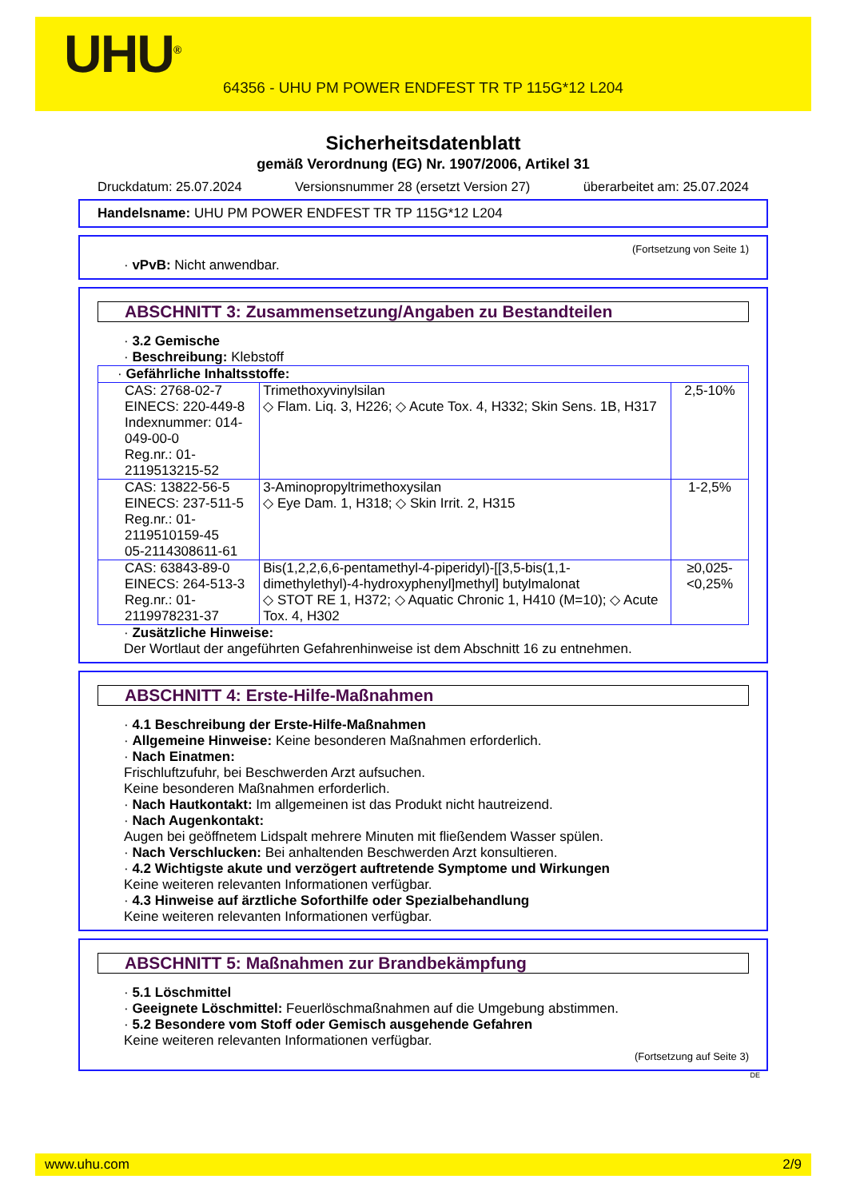UHU<sup>®</sup>
64356 - UHU PM POWER ENDFEST TR TP 115G*12 L204
Sicherheitsdatenblatt
gemäß Verordnung (EG) Nr. 1907/2006, Artikel 31
Druckdatum: 25.07.2024 Versionsnummer 28 (ersetzt Version 27) überarbeitet am: 25.07.2024
Handelsname: UHU PM POWER ENDFEST TR TP 115G*12 L204
(Fortsetzung von Seite 1)
· vPvB: Nicht anwendbar.
ABSCHNITT 3: Zusammensetzung/Angaben zu Bestandteilen
· 3.2 Gemische
· Beschreibung: Klebstoff
| · Gefährliche Inhaltsstoffe: | | |
| CAS: 2768-02-7 EINECS: 220-449-8 Indexnummer: 014-049-00-0 Reg.nr.: 01-2119513215-52 | Trimethoxyvinylsilan ◇ Flam. Liq. 3, H226; ◇ Acute Tox. 4, H332; Skin Sens. 1B, H317 | 2,5-10% |
| CAS: 13822-56-5 EINECS: 237-511-5 Reg.nr.: 01-2119510159-45 05-2114308611-61 | 3-Aminopropyltrimethoxysilan ◇ Eye Dam. 1, H318; ◇ Skin Irrit. 2, H315 | 1-2,5% |
| CAS: 63843-89-0 EINECS: 264-513-3 Reg.nr.: 01-2119978231-37 | Bis(1,2,2,6,6-pentamethyl-4-piperidyl)-[[3,5-bis(1,1-dimethylethyl)-4-hydroxyphenyl]methyl] butylmalonat ◇ STOT RE 1, H372; ◇ Aquatic Chronic 1, H410 (M=10); ◇ Acute Tox. 4, H302 | ≥0,025-<0,25% |
· Zusätzliche Hinweise:
Der Wortlaut der angeführten Gefahrenhinweise ist dem Abschnitt 16 zu entnehmen.
ABSCHNITT 4: Erste-Hilfe-Maßnahmen
· 4.1 Beschreibung der Erste-Hilfe-Maßnahmen
· Allgemeine Hinweise: Keine besonderen Maßnahmen erforderlich.
· Nach Einatmen:
Frischluftzufuhr, bei Beschwerden Arzt aufsuchen.
Keine besonderen Maßnahmen erforderlich.
· Nach Hautkontakt: Im allgemeinen ist das Produkt nicht hautreizend.
· Nach Augenkontakt:
Augen bei geöffnetem Lidspalt mehrere Minuten mit fließendem Wasser spülen.
· Nach Verschlucken: Bei anhaltenden Beschwerden Arzt konsultieren.
· 4.2 Wichtigste akute und verzögert auftretende Symptome und Wirkungen
Keine weiteren relevanten Informationen verfügbar.
· 4.3 Hinweise auf ärztliche Soforthilfe oder Spezialbehandlung
Keine weiteren relevanten Informationen verfügbar.
ABSCHNITT 5: Maßnahmen zur Brandbekämpfung
· 5.1 Löschmittel
· Geeignete Löschmittel: Feuerlöschmaßnahmen auf die Umgebung abstimmen.
· 5.2 Besondere vom Stoff oder Gemisch ausgehende Gefahren
Keine weiteren relevanten Informationen verfügbar.
(Fortsetzung auf Seite 3)
DE
www.uhu.com 2/9